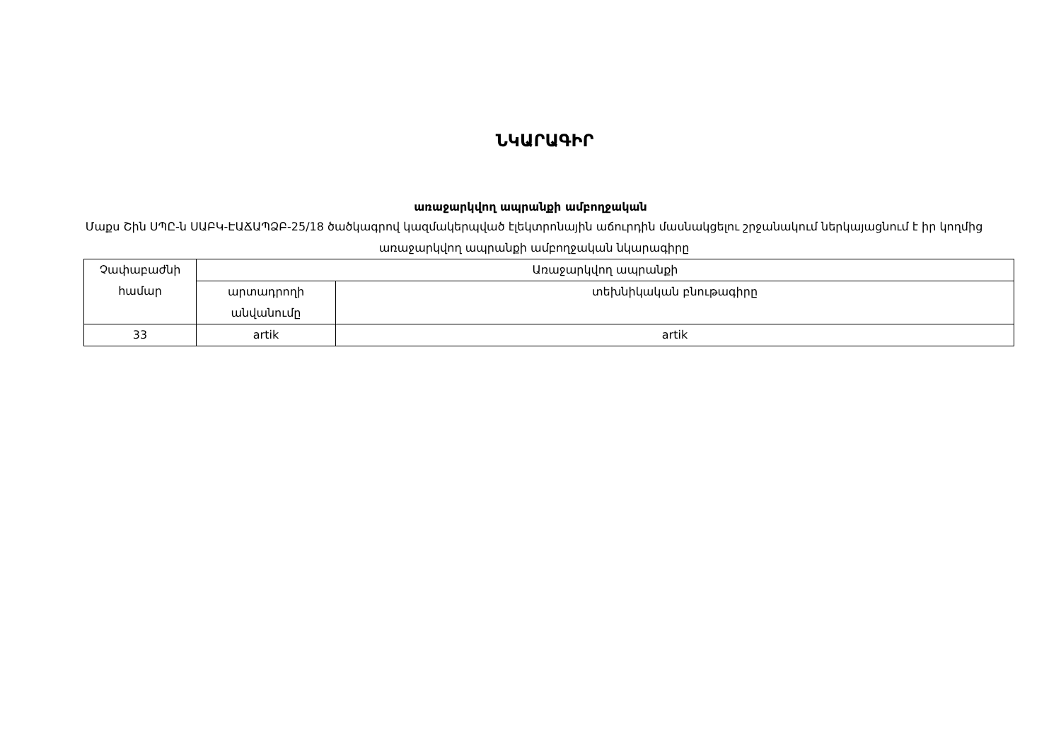ՆԿԱՐԱԳԻՐ
առաջարկվող ապրանքի ամբողջական
Մաքս Շին ՍՊԸ-ն ՍԱԲԿ-ԷԱՃԱՊՁԲ-25/18 ծածկագրով կազմակերպված էլեկտրոնային աճուրդին մասնակցելու շրջանակում ներկայացնում է իր կողմից առաջարկվող ապրանքի ամբողջական նկարագիրը
| Չափաբաժնի համար | Առաջարկվող ապրանքի | |
| | արտադրողի անվանումը | տեխնիկական բնութագիրը |
| 33 | artik | artik |